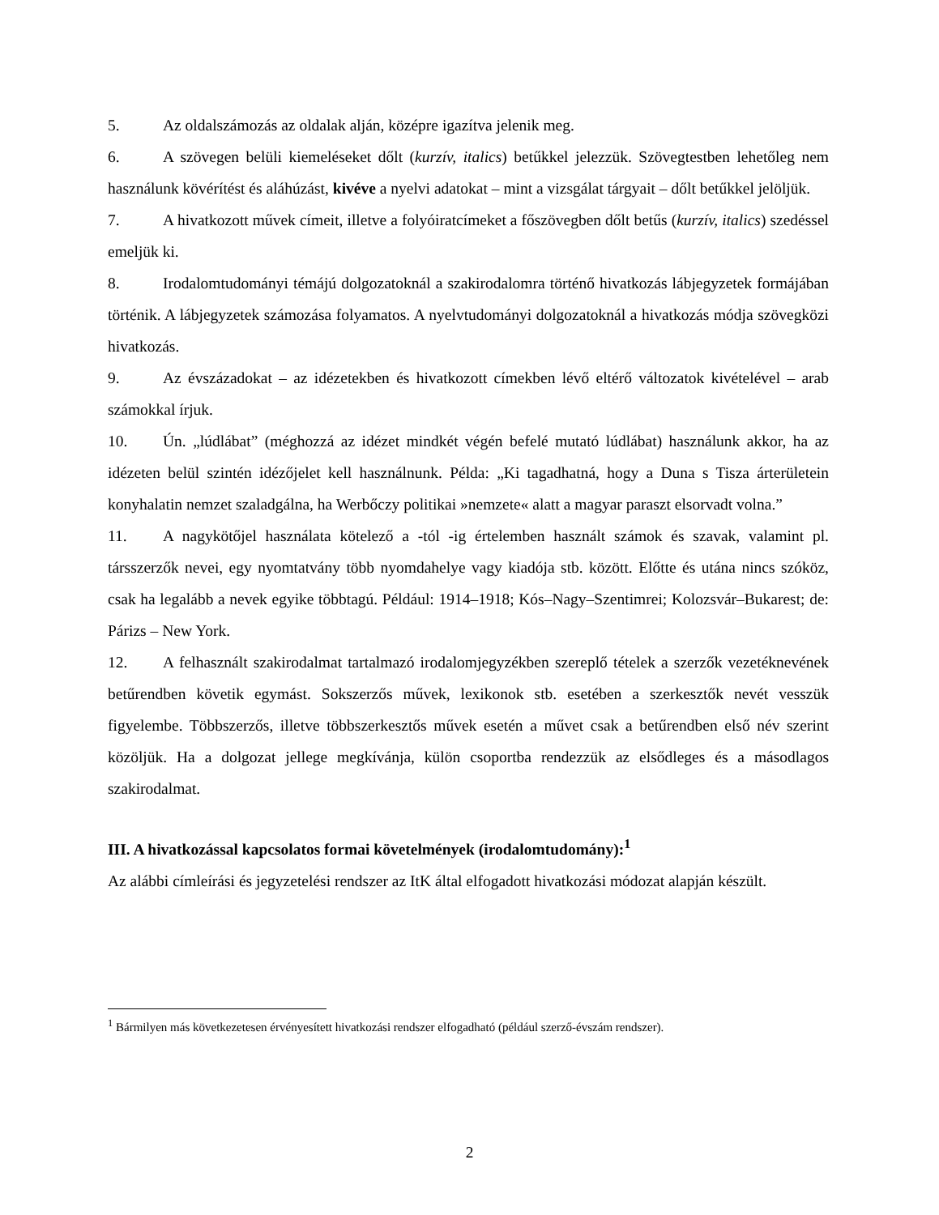5. Az oldalszámozás az oldalak alján, középre igazítva jelenik meg.
6. A szövegen belüli kiemeléseket dőlt (kurzív, italics) betűkkel jelezzük. Szövegtestben lehetőleg nem használunk kövérítést és aláhúzást, kivéve a nyelvi adatokat – mint a vizsgálat tárgyait – dőlt betűkkel jelöljük.
7. A hivatkozott művek címeit, illetve a folyóiratcímeket a főszövegben dőlt betűs (kurzív, italics) szedéssel emeljük ki.
8. Irodalomtudományi témájú dolgozatoknál a szakirodalomra történő hivatkozás lábjegyzetek formájában történik. A lábjegyzetek számozása folyamatos. A nyelvtudományi dolgozatoknál a hivatkozás módja szövegközi hivatkozás.
9. Az évszázadokat – az idézetekben és hivatkozott címekben lévő eltérő változatok kivételével – arab számokkal írjuk.
10. Ún. „lúdlábat” (méghozzá az idézet mindkét végén befelé mutató lúdlábat) használunk akkor, ha az idézeten belül szintén idézőjelet kell használnunk. Példa: „Ki tagadhatná, hogy a Duna s Tisza árterületein konyhalatin nemzet szaladgálna, ha Werbőczy politikai »nemzete« alatt a magyar paraszt elsorvadt volna.”
11. A nagykötőjel használata kötelező a -tól -ig értelemben használt számok és szavak, valamint pl. társszerzők nevei, egy nyomtatvány több nyomdahelye vagy kiadója stb. között. Előtte és utána nincs szóköz, csak ha legalább a nevek egyike többtagú. Például: 1914–1918; Kós–Nagy–Szentimrei; Kolozsvár–Bukarest; de: Párizs – New York.
12. A felhasznált szakirodalmat tartalmazó irodalomjegyzékben szereplő tételek a szerzők vezetéknevének betűrendben követik egymást. Sokszerzős művek, lexikonok stb. esetében a szerkesztők nevét vesszük figyelembe. Többszerzős, illetve többszerkesztős művek esetén a művet csak a betűrendben első név szerint közöljük. Ha a dolgozat jellege megkívánja, külön csoportba rendezzük az elsődleges és a másodlagos szakirodalmat.
III. A hivatkozással kapcsolatos formai követelmények (irodalomtudomány):<sup>1</sup>
Az alábbi címleírási és jegyzetelési rendszer az ItK által elfogadott hivatkozási módozat alapján készült.
<sup>1</sup> Bármilyen más következetesen érvényesített hivatkozási rendszer elfogadható (például szerző-évszám rendszer).
2